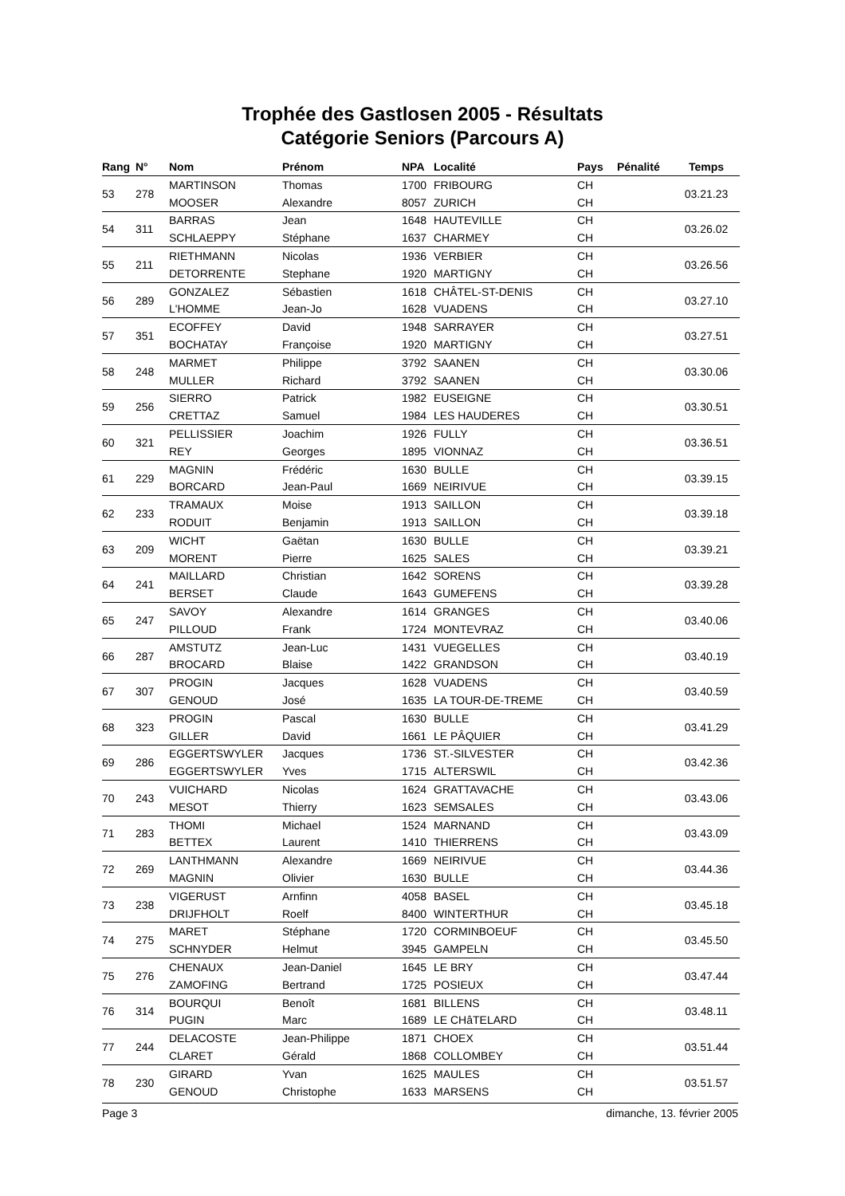Trophée des Gastlosen 2005 - Résultats
Catégorie Seniors (Parcours A)
| Rang | N° | Nom | Prénom | NPA | Localité | Pays | Pénalité | Temps |
| --- | --- | --- | --- | --- | --- | --- | --- | --- |
| 53 | 278 | MARTINSON | Thomas | 1700 | FRIBOURG | CH | | 03.21.23 |
| | | MOOSER | Alexandre | 8057 | ZURICH | CH | | |
| 54 | 311 | BARRAS | Jean | 1648 | HAUTEVILLE | CH | | 03.26.02 |
| | | SCHLAEPPY | Stéphane | 1637 | CHARMEY | CH | | |
| 55 | 211 | RIETHMANN | Nicolas | 1936 | VERBIER | CH | | 03.26.56 |
| | | DETORRENTE | Stephane | 1920 | MARTIGNY | CH | | |
| 56 | 289 | GONZALEZ | Sébastien | 1618 | CHÂTEL-ST-DENIS | CH | | 03.27.10 |
| | | L'HOMME | Jean-Jo | 1628 | VUADENS | CH | | |
| 57 | 351 | ECOFFEY | David | 1948 | SARRAYER | CH | | 03.27.51 |
| | | BOCHATAY | Françoise | 1920 | MARTIGNY | CH | | |
| 58 | 248 | MARMET | Philippe | 3792 | SAANEN | CH | | 03.30.06 |
| | | MULLER | Richard | 3792 | SAANEN | CH | | |
| 59 | 256 | SIERRO | Patrick | 1982 | EUSEIGNE | CH | | 03.30.51 |
| | | CRETTAZ | Samuel | 1984 | LES HAUDERES | CH | | |
| 60 | 321 | PELLISSIER | Joachim | 1926 | FULLY | CH | | 03.36.51 |
| | | REY | Georges | 1895 | VIONNAZ | CH | | |
| 61 | 229 | MAGNIN | Frédéric | 1630 | BULLE | CH | | 03.39.15 |
| | | BORCARD | Jean-Paul | 1669 | NEIRIVUE | CH | | |
| 62 | 233 | TRAMAUX | Moise | 1913 | SAILLON | CH | | 03.39.18 |
| | | RODUIT | Benjamin | 1913 | SAILLON | CH | | |
| 63 | 209 | WICHT | Gaëtan | 1630 | BULLE | CH | | 03.39.21 |
| | | MORENT | Pierre | 1625 | SALES | CH | | |
| 64 | 241 | MAILLARD | Christian | 1642 | SORENS | CH | | 03.39.28 |
| | | BERSET | Claude | 1643 | GUMEFENS | CH | | |
| 65 | 247 | SAVOY | Alexandre | 1614 | GRANGES | CH | | 03.40.06 |
| | | PILLOUD | Frank | 1724 | MONTEVRAZ | CH | | |
| 66 | 287 | AMSTUTZ | Jean-Luc | 1431 | VUEGELLES | CH | | 03.40.19 |
| | | BROCARD | Blaise | 1422 | GRANDSON | CH | | |
| 67 | 307 | PROGIN | Jacques | 1628 | VUADENS | CH | | 03.40.59 |
| | | GENOUD | José | 1635 | LA TOUR-DE-TREME | CH | | |
| 68 | 323 | PROGIN | Pascal | 1630 | BULLE | CH | | 03.41.29 |
| | | GILLER | David | 1661 | LE PÂQUIER | CH | | |
| 69 | 286 | EGGERTSWYLER | Jacques | 1736 | ST.-SILVESTER | CH | | 03.42.36 |
| | | EGGERTSWYLER | Yves | 1715 | ALTERSWIL | CH | | |
| 70 | 243 | VUICHARD | Nicolas | 1624 | GRATTAVACHE | CH | | 03.43.06 |
| | | MESOT | Thierry | 1623 | SEMSALES | CH | | |
| 71 | 283 | THOMI | Michael | 1524 | MARNAND | CH | | 03.43.09 |
| | | BETTEX | Laurent | 1410 | THIERRENS | CH | | |
| 72 | 269 | LANTHMANN | Alexandre | 1669 | NEIRIVUE | CH | | 03.44.36 |
| | | MAGNIN | Olivier | 1630 | BULLE | CH | | |
| 73 | 238 | VIGERUST | Arnfinn | 4058 | BASEL | CH | | 03.45.18 |
| | | DRIJFHOLT | Roelf | 8400 | WINTERTHUR | CH | | |
| 74 | 275 | MARET | Stéphane | 1720 | CORMINBOEUF | CH | | 03.45.50 |
| | | SCHNYDER | Helmut | 3945 | GAMPELN | CH | | |
| 75 | 276 | CHENAUX | Jean-Daniel | 1645 | LE BRY | CH | | 03.47.44 |
| | | ZAMOFING | Bertrand | 1725 | POSIEUX | CH | | |
| 76 | 314 | BOURQUI | Benoît | 1681 | BILLENS | CH | | 03.48.11 |
| | | PUGIN | Marc | 1689 | LE CHâTELARD | CH | | |
| 77 | 244 | DELACOSTE | Jean-Philippe | 1871 | CHOEX | CH | | 03.51.44 |
| | | CLARET | Gérald | 1868 | COLLOMBEY | CH | | |
| 78 | 230 | GIRARD | Yvan | 1625 | MAULES | CH | | 03.51.57 |
| | | GENOUD | Christophe | 1633 | MARSENS | CH | | |
Page 3 dimanche, 13. février 2005